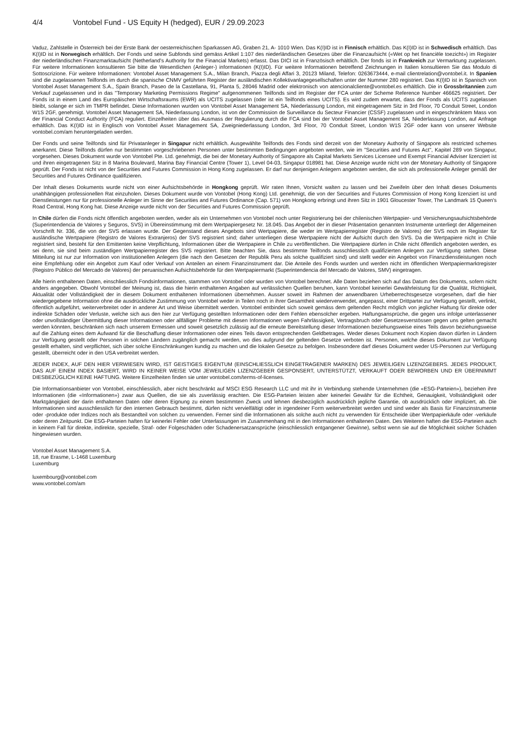4/4 Vontobel Fund - US Equity H (hedged), EUR / 29.09.2023
Vaduz, Zahlstelle in Österreich bei der Erste Bank der oesterreichischen Sparkassen AG, Graben 21, A- 1010 Wien. Das K(I)ID ist in Finnisch erhältlich. Das K(I)ID ist in Schwedisch erhältlich. Das K(I)ID ist in Norwegisch erhältlich. Der Fonds und seine Subfonds sind gemäss Artikel 1:107 des niederländischen Gesetzes über die Finanzaufsicht («Wet op het financiële toezicht») im Register der niederländischen Finanzmarktaufsicht (Netherland’s Authority for the Financial Markets) erfasst. Das DICI ist in Französisch erhältlich. Der fonds ist in Frankreich zur Vermarktung zugelassen. Für weitere Informationen konsultieren Sie bitte die Wesentlichen (Anleger-) informationen (K(I)ID). Für weitere Informationen betreffend Zeichnungen in Italien konsultieren Sie das Modulo di Sottoscrizione. Für weitere Informationen: Vontobel Asset Management S.A., Milan Branch, Piazza degli Affari 3, 20123 Miland, Telefon: 0263673444, e-mail clientrelation@vontobel.it. In Spanien sind die zugelassenen Teilfonds im durch die spanische CNMV geführten Register der ausländischen Kollektivanlagegesellschaften unter der Nummer 280 registriert. Das K(I)ID ist in Spanisch von Vontobel Asset Management S.A., Spain Branch, Paseo de la Castellana, 91, Planta 5, 28046 Madrid oder elektronisch von atencionalcliente@vontobel.es erhältlich. Die in Grossbritannien zum Verkauf zugelassenen und in das "Temporary Marketing Permissions Regime" aufgenommenen Teilfonds sind im Register der FCA unter der Scheme Reference Number 466625 registriert. Der Fonds ist in einem Land des Europäischen Wirtschaftsraums (EWR) als UCITS zugelassen (oder ist ein Teilfonds eines UCITS). Es wird zudem erwartet, dass der Fonds als UCITS zugelassen bleibt, solange er sich im TMPR befindet. Diese Informationen wurden von Vontobel Asset Management SA, Niederlassung London, mit eingetragenem Sitz in 3rd Floor, 70 Conduit Street, London W1S 2GF, genehmigt. Vontobel Asset Management SA, Niederlassung London, ist von der Commission de Surveillance du Secteur Financier (CSSF) zugelassen und in eingeschränktem Mass von der Financial Conduct Authority (FCA) reguliert. Einzelheiten über das Ausmass der Regulierung durch die FCA sind bei der Vontobel Asset Management SA, Niederlassung London, auf Anfrage erhältlich. Das K(I)ID ist in Englisch von Vontobel Asset Management SA, Zweigniederlassung London, 3rd Floor, 70 Conduit Street, London W1S 2GF oder kann von unserer Website vontobel.com/am heruntergeladen werden.
Der Fonds und seine Teilfonds sind für Privatanleger in Singapur nicht erhältlich. Ausgewählte Teilfonds des Fonds sind derzeit von der Monetary Authority of Singapore als restricted schemes anerkannt. Diese Teilfonds dürfen nur bestimmten vorgeschriebenen Personen unter bestimmten Bedingungen angeboten werden, wie im "Securities and Futures Act", Kapitel 289 von Singapur, vorgesehen. Dieses Dokument wurde von Vontobel Pte. Ltd. genehmigt, die bei der Monetary Authority of Singapore als Capital Markets Services Licensee und Exempt Financial Adviser lizenziert ist und ihren eingetragenen Sitz in 8 Marina Boulevard, Marina Bay Financial Centre (Tower 1), Level 04-03, Singapur 018981 hat. Diese Anzeige wurde nicht von der Monetary Authority of Singapore geprüft. Der Fonds ist nicht von der Securities and Futures Commission in Hong Kong zugelassen. Er darf nur denjenigen Anlegern angeboten werden, die sich als professionelle Anleger gemäß der Securities and Futures Ordinance qualifizieren.
Der Inhalt dieses Dokuments wurde nicht von einer Aufsichtsbehörde in Hongkong geprüft. Wir raten Ihnen, Vorsicht walten zu lassen und bei Zweifeln über den Inhalt dieses Dokuments unabhängigen professionellen Rat einzuholen. Dieses Dokument wurde von Vontobel (Hong Kong) Ltd. genehmigt, die von der Securities and Futures Commission of Hong Kong lizenziert ist und Dienstleistungen nur für professionelle Anleger im Sinne der Securities and Futures Ordinance (Cap. 571) von Hongkong erbringt und ihren Sitz in 1901 Gloucester Tower, The Landmark 15 Queen's Road Central, Hong Kong hat. Diese Anzeige wurde nicht von der Securities and Futures Commission geprüft.
In Chile dürfen die Fonds nicht öffentlich angeboten werden, weder als ein Unternehmen von Vontobel noch unter Registrierung bei der chilenischen Wertpapier- und Versicherungsaufsichtsbehörde (Superintendencia de Valores y Seguros, SVS) in Übereinstimmung mit dem Wertpapiergesetz Nr. 18.045. Das Angebot der in dieser Präsentation genannten Instrumente unterliegt der Allgemeinen Vorschrift Nr. 336, die von der SVS erlassen wurde. Der Gegenstand dieses Angebots sind Wertpapiere, die weder im Wertpapierregister (Registro de Valores) der SVS noch im Register für ausländische Wertpapiere (Registro de Valores Extranjeros) der SVS registriert sind; daher unterliegen diese Wertpapiere nicht der Aufsicht durch den SVS. Da die Wertpapiere nicht in Chile registriert sind, besteht für den Emittenten keine Verpflichtung, Informationen über die Wertpapiere in Chile zu veröffentlichen. Die Wertpapiere dürfen in Chile nicht öffentlich angeboten werden, es sei denn, sie sind beim zuständigen Wertpapierregister des SVS registriert. Bitte beachten Sie, dass bestimmte Teilfonds ausschliesslich qualifizierten Anlegern zur Verfügung stehen. Diese Mitteilung ist nur zur Information von institutionellen Anlegern (die nach den Gesetzen der Republik Peru als solche qualifiziert sind) und stellt weder ein Angebot von Finanzdienstleistungen noch eine Empfehlung oder ein Angebot zum Kauf oder Verkauf von Anteilen an einem Finanzinstrument dar. Die Anteile des Fonds wurden und werden nicht im öffentlichen Wertpapiermarktregister (Registro Público del Mercado de Valores) der peruanischen Aufsichtsbehörde für den Wertpapiermarkt (Superintendencia del Mercado de Valores, SMV) eingetragen.
Alle hierin enthaltenen Daten, einschliesslich Fondsinformationen, stammen von Vontobel oder wurden von Vontobel berechnet. Alle Daten beziehen sich auf das Datum des Dokuments, sofern nicht anders angegeben. Obwohl Vontobel der Meinung ist, dass die hierin enthaltenen Angaben auf verlässlichen Quellen beruhen, kann Vontobel keinerlei Gewährleistung für die Qualität, Richtigkeit, Aktualität oder Vollständigkeit der in diesem Dokument enthaltenen Informationen übernehmen. Ausser soweit im Rahmen der anwendbaren Urheberrechtsgesetze vorgesehen, darf die hier wiedergegebene Information ohne die ausdrückliche Zustimmung von Vontobel weder in Teilen noch in ihrer Gesamtheit wiederverwendet, angepasst, einer Drittpartei zur Verfügung gestellt, verlinkt, öffentlich aufgeführt, weiterverbreitet oder in anderer Art und Weise übermittelt werden. Vontobel entbindet sich soweit gemäss dem geltenden Recht möglich von jeglicher Haftung für direkte oder indirekte Schäden oder Verluste, welche sich aus den hier zur Verfügung gestellten Informationen oder dem Fehlen ebensolcher ergeben. Haftungsansprüche, die gegen uns infolge unterlassener oder unvollständiger Übermittlung dieser Informationen oder allfälliger Probleme mit diesen Informationen wegen Fahrlässigkeit, Vertragsbruch oder Gesetzesverstössen gegen uns gelten gemacht werden könnten, beschränken sich nach unserem Ermessen und soweit gesetzlich zulässig auf die erneute Bereitstellung dieser Informationen beziehungsweise eines Teils davon beziehungsweise auf die Zahlung eines dem Aufwand für die Beschaffung dieser Informationen oder eines Teils davon entsprechenden Geldbetrages. Weder dieses Dokument noch Kopien davon dürfen in Ländern zur Verfügung gestellt oder Personen in solchen Ländern zugänglich gemacht werden, wo dies aufgrund der geltenden Gesetze verboten ist. Personen, welche dieses Dokument zur Verfügung gestellt erhalten, sind verpflichtet, sich über solche Einschränkungen kundig zu machen und die lokalen Gesetze zu befolgen. Insbesondere darf dieses Dokument weder US-Personen zur Verfügung gestellt, überreicht oder in den USA verbreitet werden.
JEDER INDEX, AUF DEN HIER VERWIESEN WIRD, IST GEISTIGES EIGENTUM (EINSCHLIESSLICH EINGETRAGENER MARKEN) DES JEWEILIGEN LIZENZGEBERS. JEDES PRODUKT, DAS AUF EINEM INDEX BASIERT, WIRD IN KEINER WEISE VOM JEWEILIGEN LIZENZGEBER GESPONSERT, UNTERSTÜTZT, VERKAUFT ODER BEWORBEN UND ER ÜBERNIMMT DIESBEZÜGLICH KEINE HAFTUNG. Weitere Einzelheiten finden sie unter vontobel.com/terms-of-licenses.
Die Informationsanbieter von Vontobel, einschliesslich, aber nicht beschränkt auf MSCI ESG Research LLC und mit ihr in Verbindung stehende Unternehmen (die «ESG-Parteien»), beziehen ihre Informationen (die «Informationen») zwar aus Quellen, die sie als zuverlässig erachten. Die ESG-Parteien leisten aber keinerlei Gewähr für die Echtheit, Genauigkeit, Vollständigkeit oder Marktgängigkeit der darin enthaltenen Daten oder deren Eignung zu einem bestimmten Zweck und lehnen diesbezüglich ausdrücklich jegliche Garantie, ob ausdrücklich oder impliziert, ab. Die Informationen sind ausschliesslich für den internen Gebrauch bestimmt, dürfen nicht vervielfältigt oder in irgendeiner Form weiterverbreitet werden und sind weder als Basis für Finanzinstrumente oder -produkte oder Indizes noch als Bestandteil von solchen zu verwenden. Ferner sind die Informationen als solche auch nicht zu verwenden für Entscheide über Wertpapierkäufe oder -verkäufe oder deren Zeitpunkt. Die ESG-Parteien haften für keinerlei Fehler oder Unterlassungen im Zusammenhang mit in den Informationen enthaltenen Daten. Des Weiteren haften die ESG-Parteien auch in keinem Fall für direkte, indirekte, spezielle, Straf- oder Folgeschäden oder Schadenersatzansprüche (einschliesslich entgangener Gewinne), selbst wenn sie auf die Möglichkeit solcher Schäden hingewiesen wurden.
Vontobel Asset Management S.A.
18, rue Erasme, L-1468 Luxemburg
Luxemburg
luxembourg@vontobel.com
www.vontobel.com/am